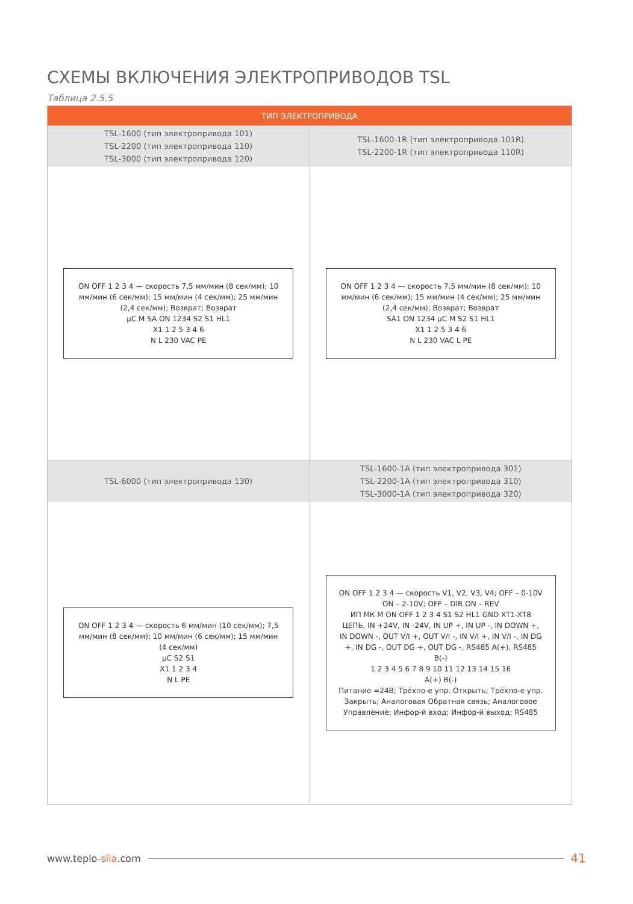СХЕМЫ ВКЛЮЧЕНИЯ ЭЛЕКТРОПРИВОДОВ TSL
Таблица 2.5.5
| ТИП ЭЛЕКТРОПРИВОДА | |
| --- | --- |
| TSL-1600 (тип электропривода 101) TSL-2200 (тип электропривода 110) TSL-3000 (тип электропривода 120) | TSL-1600-1R (тип электропривода 101R) TSL-2200-1R (тип электропривода 110R) |
| ON OFF 1 2 3 4 — скорость 7,5 мм/мин (8 сек/мм); 10 мм/мин (6 сек/мм); 15 мм/мин (4 сек/мм); 25 мм/мин (2,4 сек/мм); Возврат; Возврат µC M SA ON 1234 S2 S1 HL1 X1 1 2 5 3 4 6 N L 230 VAC PE | ON OFF 1 2 3 4 — скорость 7,5 мм/мин (8 сек/мм); 10 мм/мин (6 сек/мм); 15 мм/мин (4 сек/мм); 25 мм/мин (2,4 сек/мм); Возврат; Возврат SA1 ON 1234 µC M S2 S1 HL1 X1 1 2 5 3 4 6 N L 230 VAC L PE |
| TSL-6000 (тип электропривода 130) | TSL-1600-1A (тип электропривода 301) TSL-2200-1A (тип электропривода 310) TSL-3000-1A (тип электропривода 320) |
| ON OFF 1 2 3 4 — скорость 6 мм/мин (10 сек/мм); 7,5 мм/мин (8 сек/мм); 10 мм/мин (6 сек/мм); 15 мм/мин (4 сек/мм) µC S2 S1 X1 1 2 3 4 N L PE | ON OFF 1 2 3 4 — скорость V1, V2, V3, V4; OFF – 0-10V ON – 2-10V; OFF – DIR ON – REV ИП МК M ON OFF 1 2 3 4 S1 S2 HL1 GND XT1-XT8 ЦЕПЬ, IN +24V, IN -24V, IN UP +, IN UP -, IN DOWN +, IN DOWN -, OUT V/I +, OUT V/I -, IN V/I +, IN V/I -, IN DG +, IN DG -, OUT DG +, OUT DG -, RS485 A(+), RS485 B(-) 1 2 3 4 5 6 7 8 9 10 11 12 13 14 15 16 A(+) B(-) Питание =24В; Трёхпо-е упр. Открыть; Трёхпо-е упр. Закрыть; Аналоговая Обратная связь; Аналоговое Управление; Инфор-й вход; Инфор-й выход; RS485 |
www.teplo-sila.com 41